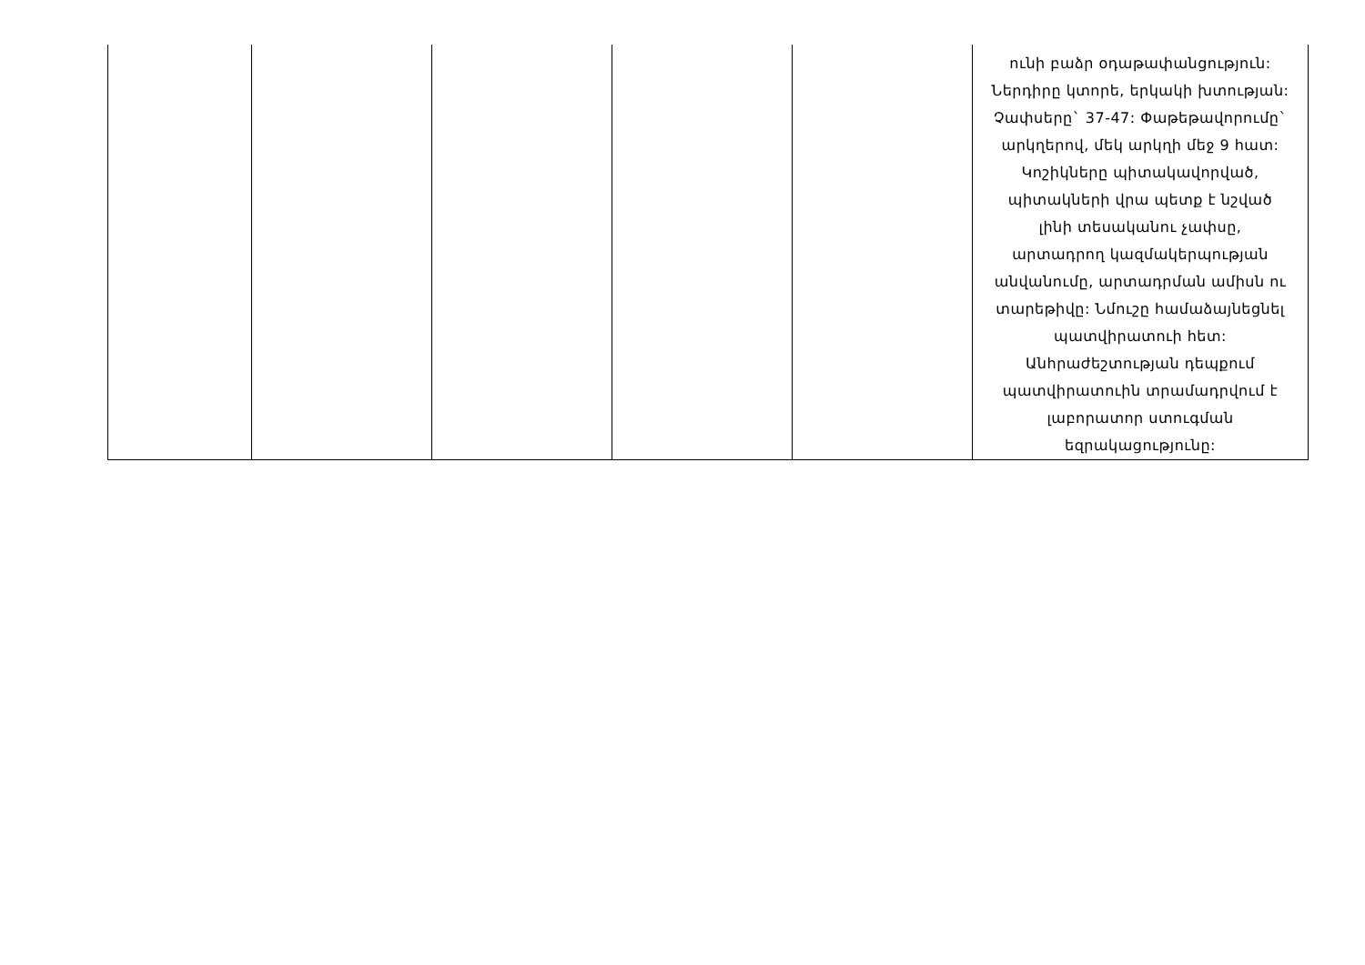| | | | | | ունի բաձր օդաթափանցություն: Ներդիրը կտորե, երկակի խտության: Չափսերը` 37-47: Փաթեթավորումը` արկղերով, մեկ արկղի մեջ 9 հատ: Կոշիկները պիտակավորված, պիտակների վրա պետք է նշված լինի տեսականու չափսը, արտադրող կազմակերպության անվանումը, արտադրման ամիսն ու տարեթիվը: Նմուշը համաձայնեցնել պատվիրատուի հետ: Անհրաժեշտության դեպքում պատվիրատուին տրամադրվում է լաբորատոր ստուգման եզրակացությունը: |